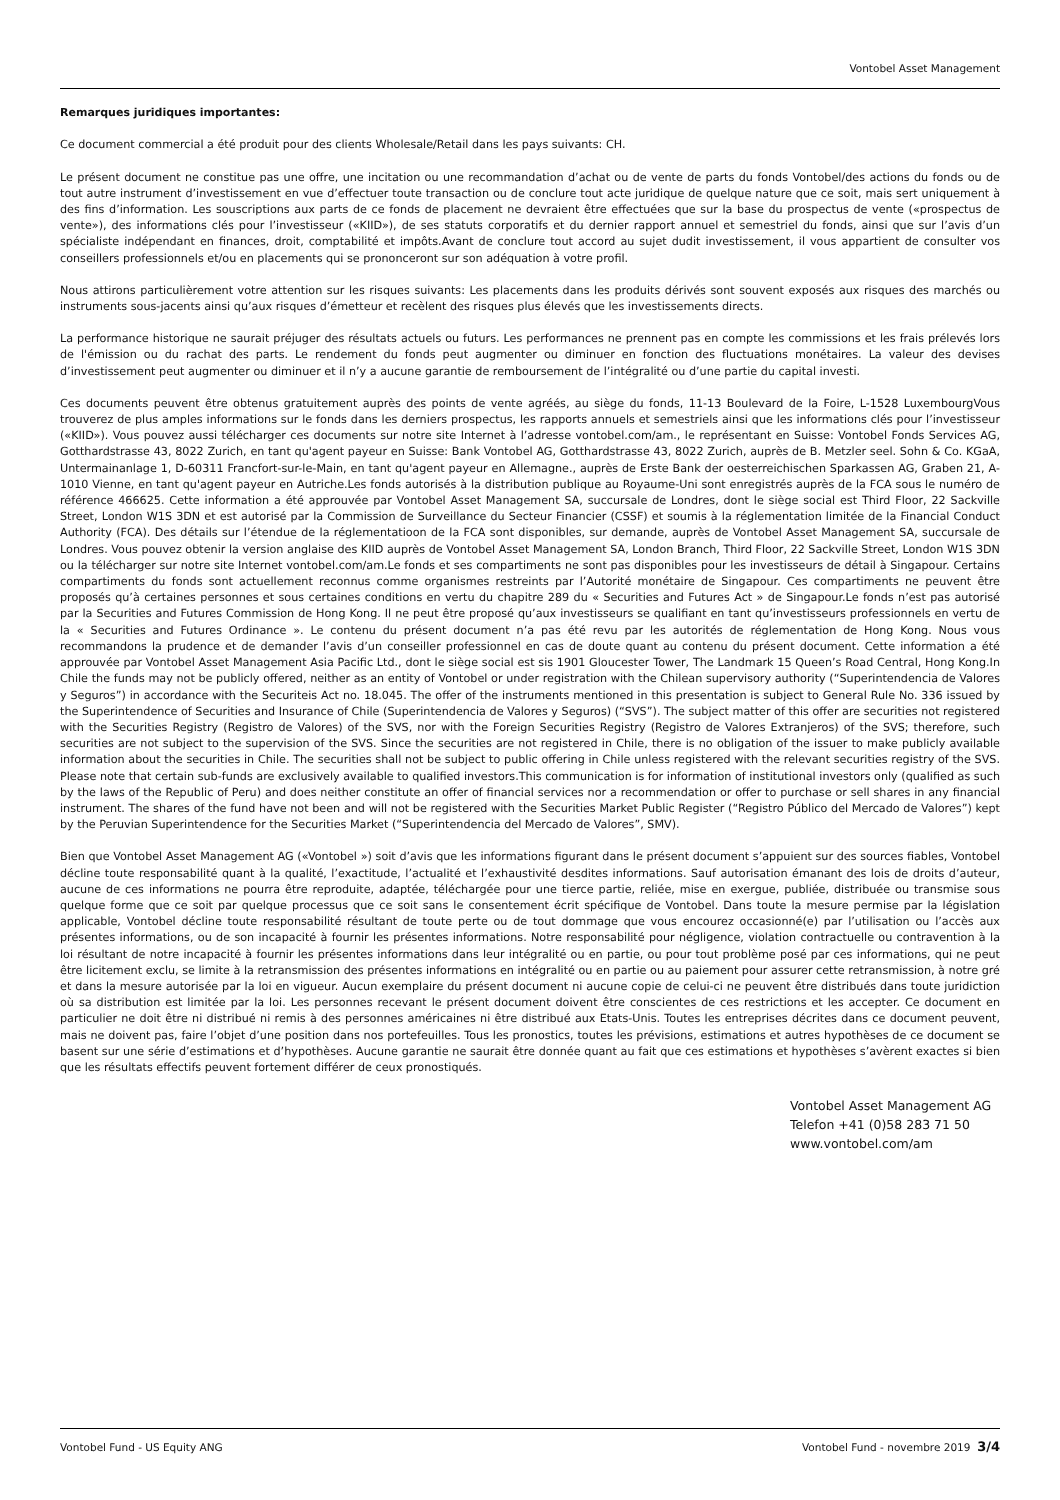Vontobel Asset Management
Remarques juridiques importantes:
Ce document commercial a été produit pour des clients Wholesale/Retail dans les pays suivants: CH.
Le présent document ne constitue pas une offre, une incitation ou une recommandation d’achat ou de vente de parts du fonds Vontobel/des actions du fonds ou de tout autre instrument d’investissement en vue d’effectuer toute transaction ou de conclure tout acte juridique de quelque nature que ce soit, mais sert uniquement à des fins d’information. Les souscriptions aux parts de ce fonds de placement ne devraient être effectuées que sur la base du prospectus de vente («prospectus de vente»), des informations clés pour l’investisseur («KIID»), de ses statuts corporatifs et du dernier rapport annuel et semestriel du fonds, ainsi que sur l’avis d’un spécialiste indépendant en finances, droit, comptabilité et impôts.Avant de conclure tout accord au sujet dudit investissement, il vous appartient de consulter vos conseillers professionnels et/ou en placements qui se prononceront sur son adéquation à votre profil.
Nous attirons particulièrement votre attention sur les risques suivants: Les placements dans les produits dérivés sont souvent exposés aux risques des marchés ou instruments sous-jacents ainsi qu’aux risques d’émetteur et recèlent des risques plus élevés que les investissements directs.
La performance historique ne saurait préjuger des résultats actuels ou futurs. Les performances ne prennent pas en compte les commissions et les frais prélevés lors de l'émission ou du rachat des parts. Le rendement du fonds peut augmenter ou diminuer en fonction des fluctuations monétaires. La valeur des devises d’investissement peut augmenter ou diminuer et il n’y a aucune garantie de remboursement de l’intégralité ou d’une partie du capital investi.
Ces documents peuvent être obtenus gratuitement auprès des points de vente agréés, au siège du fonds, 11-13 Boulevard de la Foire, L-1528 LuxembourgVous trouverez de plus amples informations sur le fonds dans les derniers prospectus, les rapports annuels et semestriels ainsi que les informations clés pour l’investisseur («KIID»). Vous pouvez aussi télécharger ces documents sur notre site Internet à l’adresse vontobel.com/am., le représentant en Suisse: Vontobel Fonds Services AG, Gotthardstrasse 43, 8022 Zurich, en tant qu'agent payeur en Suisse: Bank Vontobel AG, Gotthardstrasse 43, 8022 Zurich, auprès de B. Metzler seel. Sohn & Co. KGaA, Untermainanlage 1, D-60311 Francfort-sur-le-Main, en tant qu'agent payeur en Allemagne., auprès de Erste Bank der oesterreichischen Sparkassen AG, Graben 21, A-1010 Vienne, en tant qu'agent payeur en Autriche.Les fonds autorisés à la distribution publique au Royaume-Uni sont enregistrés auprès de la FCA sous le numéro de référence 466625. Cette information a été approuvée par Vontobel Asset Management SA, succursale de Londres, dont le siège social est Third Floor, 22 Sackville Street, London W1S 3DN et est autorisé par la Commission de Surveillance du Secteur Financier (CSSF) et soumis à la réglementation limitée de la Financial Conduct Authority (FCA). Des détails sur l’étendue de la réglementatioon de la FCA sont disponibles, sur demande, auprès de Vontobel Asset Management SA, succursale de Londres. Vous pouvez obtenir la version anglaise des KIID auprès de Vontobel Asset Management SA, London Branch, Third Floor, 22 Sackville Street, London W1S 3DN ou la télécharger sur notre site Internet vontobel.com/am.Le fonds et ses compartiments ne sont pas disponibles pour les investisseurs de détail à Singapour. Certains compartiments du fonds sont actuellement reconnus comme organismes restreints par l’Autorité monétaire de Singapour. Ces compartiments ne peuvent être proposés qu’à certaines personnes et sous certaines conditions en vertu du chapitre 289 du « Securities and Futures Act » de Singapour.Le fonds n’est pas autorisé par la Securities and Futures Commission de Hong Kong. Il ne peut être proposé qu’aux investisseurs se qualifiant en tant qu’investisseurs professionnels en vertu de la « Securities and Futures Ordinance ». Le contenu du présent document n’a pas été revu par les autorités de réglementation de Hong Kong. Nous vous recommandons la prudence et de demander l’avis d’un conseiller professionnel en cas de doute quant au contenu du présent document. Cette information a été approuvée par Vontobel Asset Management Asia Pacific Ltd., dont le siège social est sis 1901 Gloucester Tower, The Landmark 15 Queen’s Road Central, Hong Kong.In Chile the funds may not be publicly offered, neither as an entity of Vontobel or under registration with the Chilean supervisory authority (“Superintendencia de Valores y Seguros”) in accordance with the Securiteis Act no. 18.045. The offer of the instruments mentioned in this presentation is subject to General Rule No. 336 issued by the Superintendence of Securities and Insurance of Chile (Superintendencia de Valores y Seguros) (“SVS”). The subject matter of this offer are securities not registered with the Securities Registry (Registro de Valores) of the SVS, nor with the Foreign Securities Registry (Registro de Valores Extranjeros) of the SVS; therefore, such securities are not subject to the supervision of the SVS. Since the securities are not registered in Chile, there is no obligation of the issuer to make publicly available information about the securities in Chile. The securities shall not be subject to public offering in Chile unless registered with the relevant securities registry of the SVS. Please note that certain sub-funds are exclusively available to qualified investors.This communication is for information of institutional investors only (qualified as such by the laws of the Republic of Peru) and does neither constitute an offer of financial services nor a recommendation or offer to purchase or sell shares in any financial instrument. The shares of the fund have not been and will not be registered with the Securities Market Public Register (“Registro Público del Mercado de Valores”) kept by the Peruvian Superintendence for the Securities Market (“Superintendencia del Mercado de Valores”, SMV).
Bien que Vontobel Asset Management AG («Vontobel ») soit d’avis que les informations figurant dans le présent document s’appuient sur des sources fiables, Vontobel décline toute responsabilité quant à la qualité, l’exactitude, l’actualité et l’exhaustivité desdites informations. Sauf autorisation émanant des lois de droits d’auteur, aucune de ces informations ne pourra être reproduite, adaptée, téléchargée pour une tierce partie, reliée, mise en exergue, publiée, distribuée ou transmise sous quelque forme que ce soit par quelque processus que ce soit sans le consentement écrit spécifique de Vontobel. Dans toute la mesure permise par la législation applicable, Vontobel décline toute responsabilité résultant de toute perte ou de tout dommage que vous encourez occasionné(e) par l’utilisation ou l’accès aux présentes informations, ou de son incapacité à fournir les présentes informations. Notre responsabilité pour négligence, violation contractuelle ou contravention à la loi résultant de notre incapacité à fournir les présentes informations dans leur intégralité ou en partie, ou pour tout problème posé par ces informations, qui ne peut être licitement exclu, se limite à la retransmission des présentes informations en intégralité ou en partie ou au paiement pour assurer cette retransmission, à notre gré et dans la mesure autorisée par la loi en vigueur. Aucun exemplaire du présent document ni aucune copie de celui-ci ne peuvent être distribués dans toute juridiction où sa distribution est limitée par la loi. Les personnes recevant le présent document doivent être conscientes de ces restrictions et les accepter. Ce document en particulier ne doit être ni distribué ni remis à des personnes américaines ni être distribué aux Etats-Unis. Toutes les entreprises décrites dans ce document peuvent, mais ne doivent pas, faire l’objet d’une position dans nos portefeuilles. Tous les pronostics, toutes les prévisions, estimations et autres hypothèses de ce document se basent sur une série d’estimations et d’hypothèses. Aucune garantie ne saurait être donnée quant au fait que ces estimations et hypothèses s’avèrent exactes si bien que les résultats effectifs peuvent fortement différer de ceux pronostiqués.
Vontobel Asset Management AG
Telefon +41 (0)58 283 71 50
www.vontobel.com/am
Vontobel Fund - US Equity ANG Vontobel Fund - novembre 2019 3/4